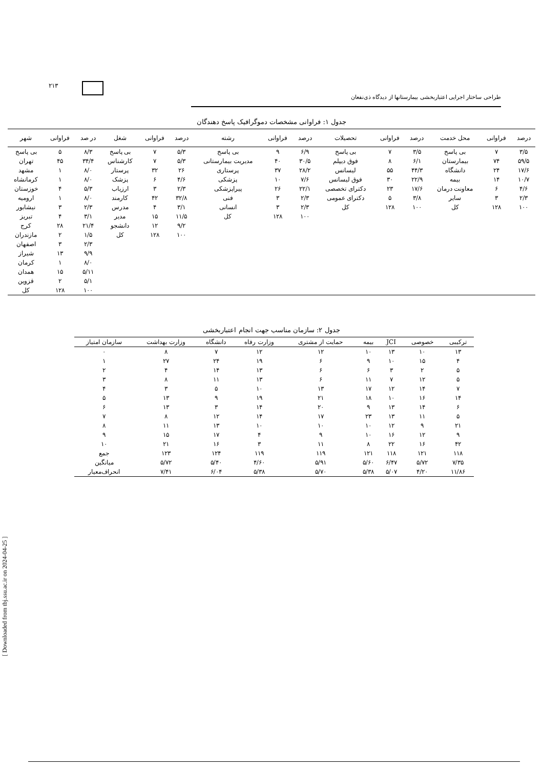[ Downloaded from tbj.ssu.ac.ir on 2024-04-25 ]
۲۱۳
طراحی ساختار اجرایی اعتباربخشی بیمارستانها از دیدگاه ذی‌نفعان
جدول ۱: فراوانی مشخصات دموگرافیک پاسخ دهندگان
| درصد | فراوانی | محل خدمت | درصد | فراوانی | تحصیلات | درصد | فراوانی | رشته | درصد | فراوانی | شغل | در صد | فراوانی | شهر |
| --- | --- | --- | --- | --- | --- | --- | --- | --- | --- | --- | --- | --- | --- | --- |
| ۳/۵ | ۷ | بی پاسخ | ۳/۵ | ۷ | بی پاسخ | ۶/۹ | ۹ | بی پاسخ | ۵/۳ | ۷ | بی پاسخ | ۸/۳ | ۵ | بی پاسخ |
| ۵۹/۵ | ۷۴ | بیمارستان | ۶/۱ | ۸ | فوق دیپلم | ۳۰/۵ | ۴۰ | مدیریت بیمارستانی | ۵/۳ | ۷ | کارشناس | ۳۴/۴ | ۴۵ | تهران |
| ۱۷/۶ | ۲۴ | دانشگاه | ۴۴/۳ | ۵۵ | لیسانس | ۲۸/۲ | ۳۷ | پرستاری | ۲۶ | ۳۲ | پرستار | ۸/۰ | ۱ | مشهد |
| ۱۰/۷ | ۱۴ | بیمه | ۲۲/۹ | ۳۰ | فوق لیسانس | ۷/۶ | ۱۰ | پزشکی | ۴/۶ | ۶ | پزشک | ۸/۰ | ۱ | کرمانشاه |
| ۴/۶ | ۶ | معاونت درمان | ۱۷/۶ | ۲۳ | دکترای تخصصی | ۲۲/۱ | ۲۶ | پیراپزشکی | ۲/۳ | ۳ | ارزیاب | ۵/۳ | ۴ | خوزستان |
| ۲/۳ | ۳ | سایر | ۳/۸ | ۵ | دکترای عمومی | ۲/۳ | ۳ | فنی | ۳۲/۸ | ۴۲ | کارمند | ۸/۰ | ۱ | ارومیه |
| ۱۰۰ | ۱۲۸ | کل | ۱۰۰ | ۱۲۸ | کل | ۲/۳ | ۳ | انسانی | ۳/۱ | ۴ | مدرس | ۲/۳ | ۳ | نیشابور |
| | | | | | | ۱۰۰ | ۱۲۸ | کل | ۱۱/۵ | ۱۵ | مدیر | ۳/۱ | ۴ | تبریز |
| | | | | | | | | | ۹/۲ | ۱۲ | دانشجو | ۲۱/۴ | ۲۸ | کرج |
| | | | | | | | | | ۱۰۰ | ۱۲۸ | کل | ۱/۵ | ۲ | مازندران |
| | | | | | | | | | | | | ۲/۳ | ۳ | اصفهان |
| | | | | | | | | | | | | ۹/۹ | ۱۳ | شیراز |
| | | | | | | | | | | | | ۸/۰ | ۱ | کرمان |
| | | | | | | | | | | | | ۵/۱۱ | ۱۵ | همدان |
| | | | | | | | | | | | | ۵/۱ | ۲ | قزوین |
| | | | | | | | | | | | | ۱۰۰ | ۱۲۸ | کل |
جدول ۲: سازمان مناسب جهت انجام اعتباربخشی
| ترکیبی | خصوصی | JCI | بیمه | حمایت از مشتری | وزارت رفاه | دانشگاه | وزارت بهداشت | سازمان امتیاز |
| --- | --- | --- | --- | --- | --- | --- | --- | --- |
| ۱۳ | ۱۰ | ۱۳ | ۱۰ | ۱۲ | ۱۲ | ۷ | ۸ | ۰ |
| ۴ | ۱۵ | ۱۰ | ۹ | ۶ | ۱۹ | ۲۴ | ۲۷ | ۱ |
| ۵ | ۲ | ۳ | ۶ | ۶ | ۱۳ | ۱۴ | ۴ | ۲ |
| ۵ | ۱۲ | ۷ | ۱۱ | ۶ | ۱۳ | ۱۱ | ۸ | ۳ |
| ۷ | ۱۴ | ۱۲ | ۱۷ | ۱۳ | ۱۰ | ۵ | ۳ | ۴ |
| ۱۴ | ۱۶ | ۱۰ | ۱۸ | ۲۱ | ۱۹ | ۹ | ۱۳ | ۵ |
| ۶ | ۱۴ | ۱۳ | ۹ | ۲۰ | ۱۴ | ۳ | ۱۳ | ۶ |
| ۵ | ۱۱ | ۱۳ | ۲۳ | ۱۷ | ۱۴ | ۱۲ | ۸ | ۷ |
| ۲۱ | ۹ | ۱۲ | ۱۰ | ۱۰ | ۱۰ | ۱۳ | ۱۱ | ۸ |
| ۹ | ۱۲ | ۱۶ | ۱۰ | ۹ | ۴ | ۱۷ | ۱۵ | ۹ |
| ۴۲ | ۱۶ | ۲۲ | ۸ | ۱۱ | ۳ | ۱۶ | ۲۱ | ۱۰ |
| ۱۱۸ | ۱۲۱ | ۱۱۸ | ۱۲۱ | ۱۱۹ | ۱۱۹ | ۱۲۴ | ۱۲۳ | جمع |
| ۷/۳۵ | ۵/۷۲ | ۶/۴۷ | ۵/۶۰ | ۵/۹۱ | ۴/۶۰ | ۵/۴۰ | ۵/۷۲ | میانگین |
| ۱۱/۸۶ | ۴/۲۰ | ۵/۰۷ | ۵/۳۸ | ۵/۷۰ | ۵/۳۸ | ۶/۰۴ | ۷/۴۱ | انحراف‌معیار |